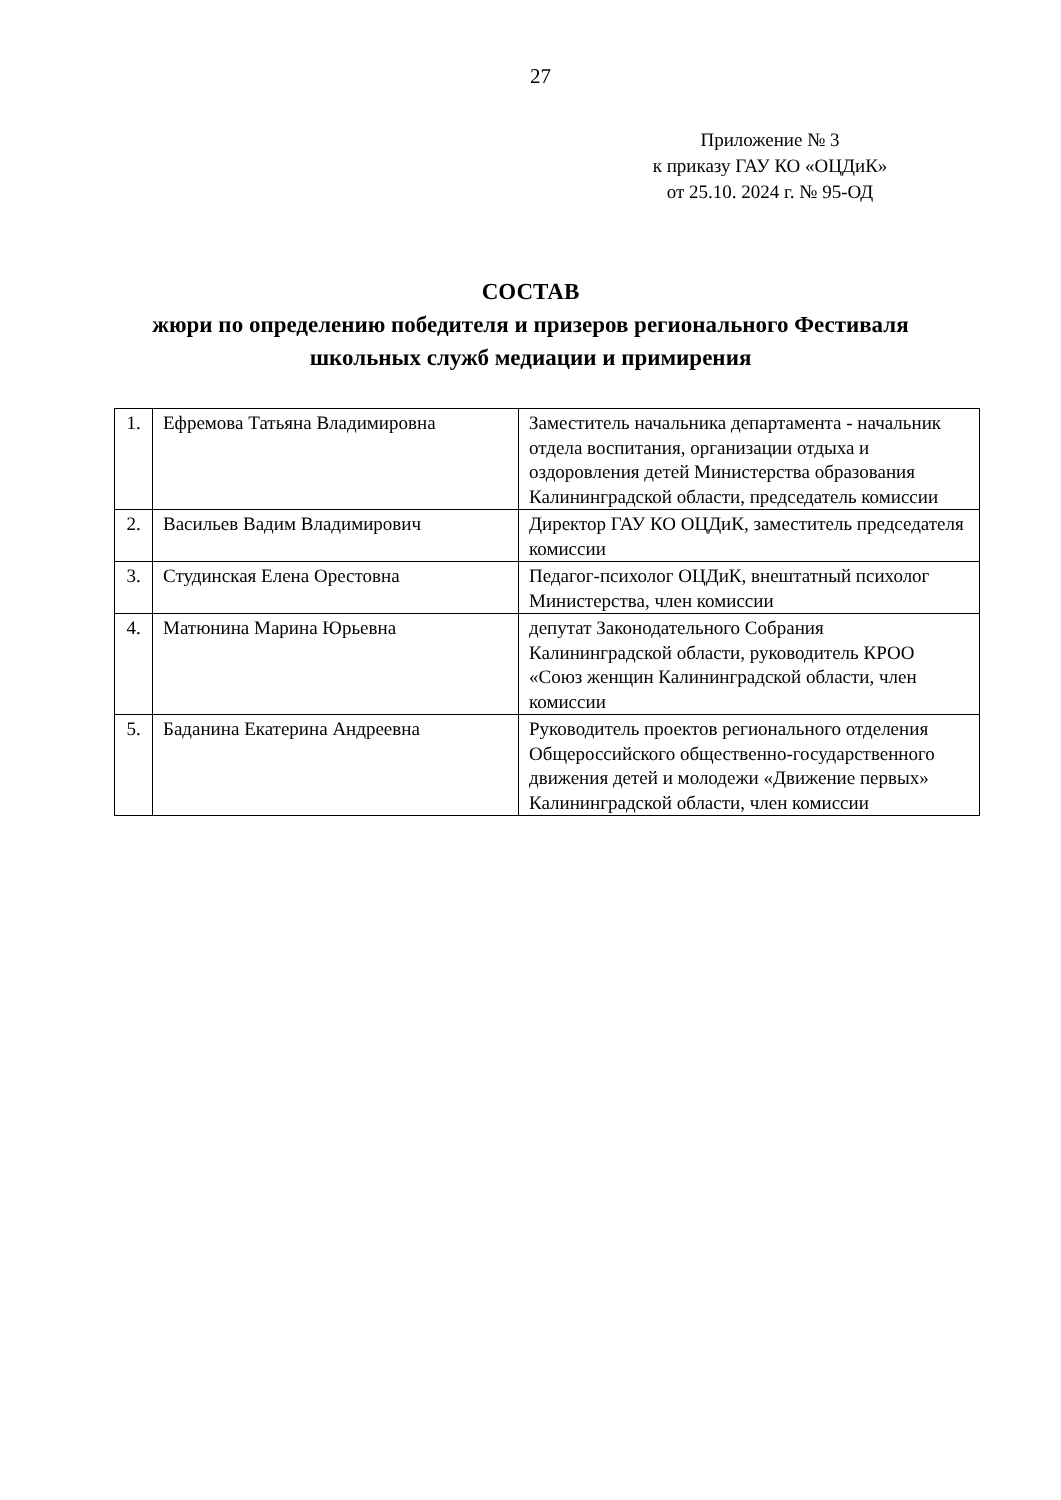27
Приложение № 3
к приказу ГАУ КО «ОЦДиК»
от 25.10. 2024 г. № 95-ОД
СОСТАВ
жюри по определению победителя и призеров регионального Фестиваля
школьных служб медиации и примирения
| 1. | Ефремова Татьяна Владимировна | Заместитель начальника департамента - начальник отдела воспитания, организации отдыха и оздоровления детей Министерства образования Калининградской области, председатель комиссии |
| 2. | Васильев Вадим Владимирович | Директор ГАУ КО ОЦДиК, заместитель председателя комиссии |
| 3. | Студинская Елена Орестовна | Педагог-психолог ОЦДиК, внештатный психолог Министерства, член комиссии |
| 4. | Матюнина Марина Юрьевна | депутат Законодательного Собрания Калининградской области, руководитель КРОО «Союз женщин Калининградской области, член комиссии |
| 5. | Баданина Екатерина Андреевна | Руководитель проектов регионального отделения Общероссийского общественно-государственного движения детей и молодежи «Движение первых» Калининградской области, член комиссии |